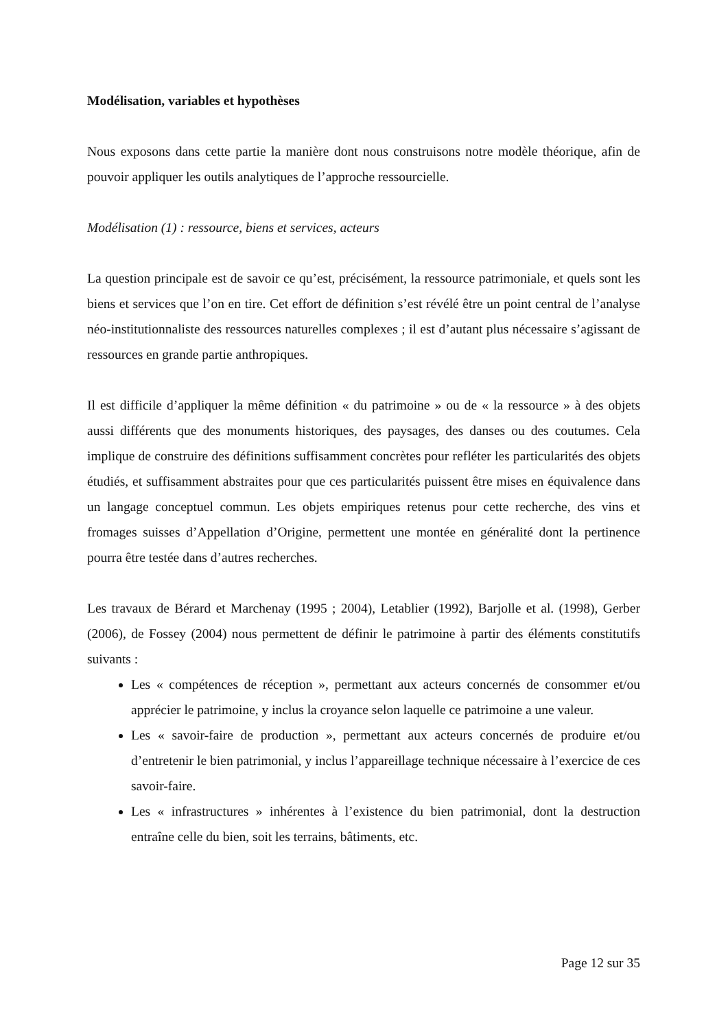Modélisation, variables et hypothèses
Nous exposons dans cette partie la manière dont nous construisons notre modèle théorique, afin de pouvoir appliquer les outils analytiques de l’approche ressourcielle.
Modélisation (1) : ressource, biens et services, acteurs
La question principale est de savoir ce qu’est, précisément, la ressource patrimoniale, et quels sont les biens et services que l’on en tire. Cet effort de définition s’est révélé être un point central de l’analyse néo-institutionnaliste des ressources naturelles complexes ; il est d’autant plus nécessaire s’agissant de ressources en grande partie anthropiques.
Il est difficile d’appliquer la même définition « du patrimoine » ou de « la ressource » à des objets aussi différents que des monuments historiques, des paysages, des danses ou des coutumes. Cela implique de construire des définitions suffisamment concrètes pour refléter les particularités des objets étudiés, et suffisamment abstraites pour que ces particularités puissent être mises en équivalence dans un langage conceptuel commun. Les objets empiriques retenus pour cette recherche, des vins et fromages suisses d’Appellation d’Origine, permettent une montée en généralité dont la pertinence pourra être testée dans d’autres recherches.
Les travaux de Bérard et Marchenay (1995 ; 2004), Letablier (1992), Barjolle et al. (1998), Gerber (2006), de Fossey (2004) nous permettent de définir le patrimoine à partir des éléments constitutifs suivants :
Les « compétences de réception », permettant aux acteurs concernés de consommer et/ou apprécier le patrimoine, y inclus la croyance selon laquelle ce patrimoine a une valeur.
Les « savoir-faire de production », permettant aux acteurs concernés de produire et/ou d’entretenir le bien patrimonial, y inclus l’appareillage technique nécessaire à l’exercice de ces savoir-faire.
Les « infrastructures » inhérentes à l’existence du bien patrimonial, dont la destruction entraîne celle du bien, soit les terrains, bâtiments, etc.
Page 12 sur 35